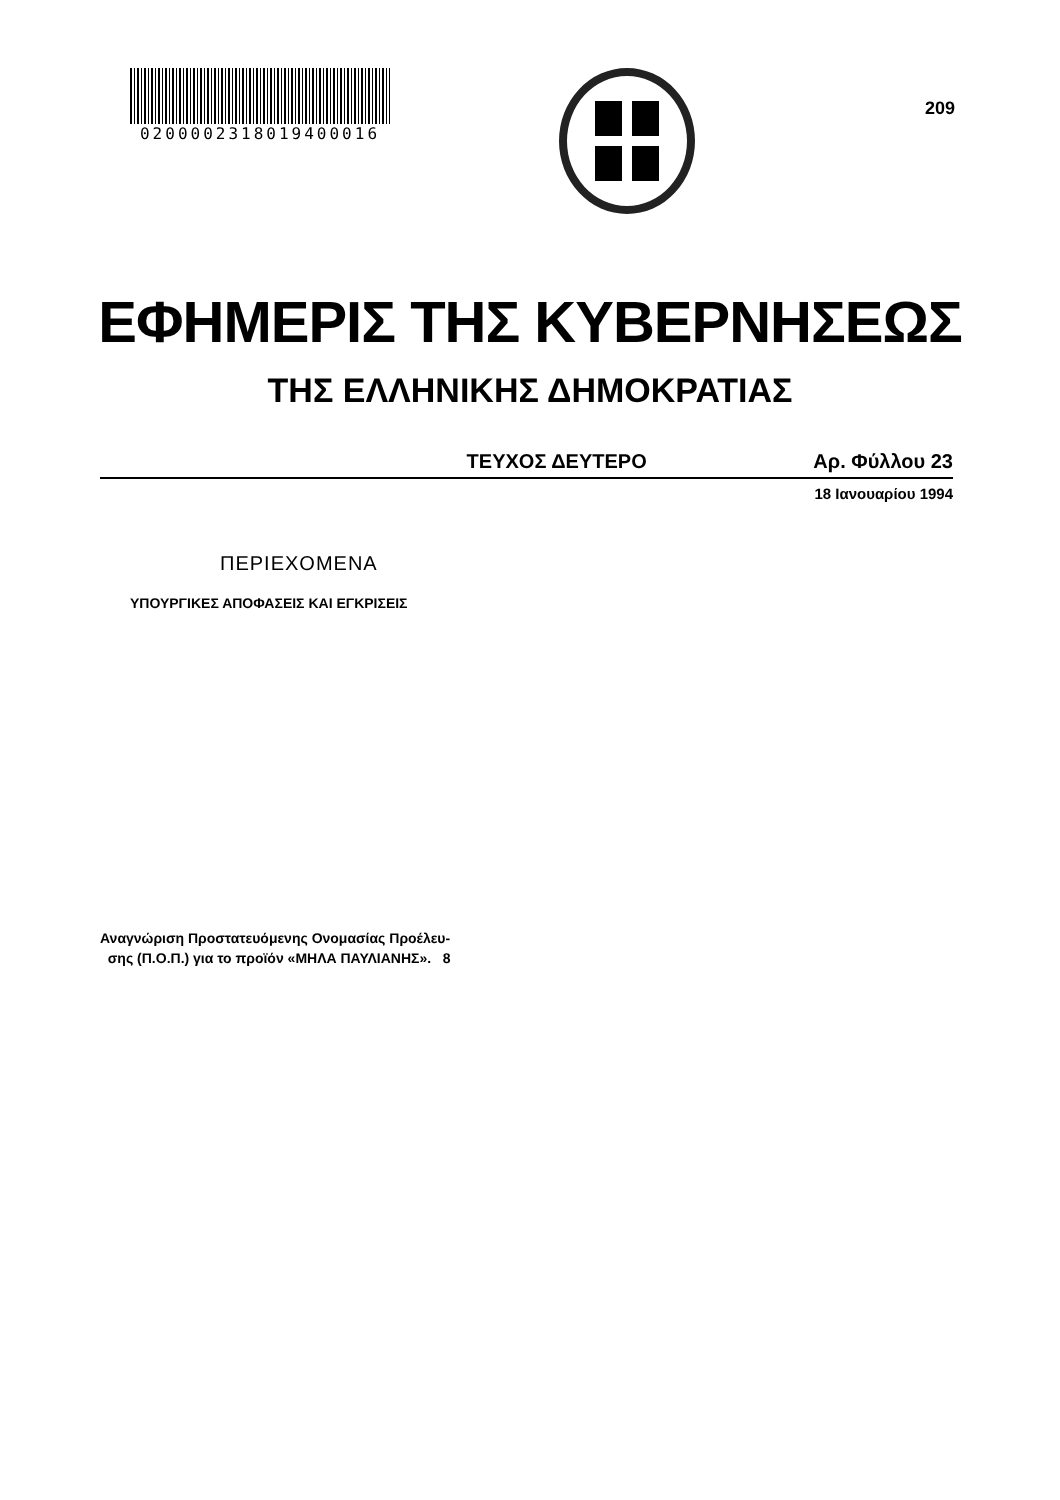0200002318019400016
209
ΕΦΗΜΕΡΙΣ ΤΗΣ ΚΥΒΕΡΝΗΣΕΩΣ
ΤΗΣ ΕΛΛΗΝΙΚΗΣ ΔΗΜΟΚΡΑΤΙΑΣ
ΤΕΥΧΟΣ ΔΕΥΤΕΡΟ Αρ. Φύλλου 23
18 Ιανουαρίου 1994
ΠΕΡΙΕΧΟΜΕΝΑ
ΥΠΟΥΡΓΙΚΕΣ ΑΠΟΦΑΣΕΙΣ ΚΑΙ ΕΓΚΡΙΣΕΙΣ
Αναγνώριση Προστατευόμενης Ονομασίας Προέλευ-
σης (Π.Ο.Π.) για το προϊόν «ΜΗΛΑ ΠΑΥΛΙΑΝΗΣ». 8